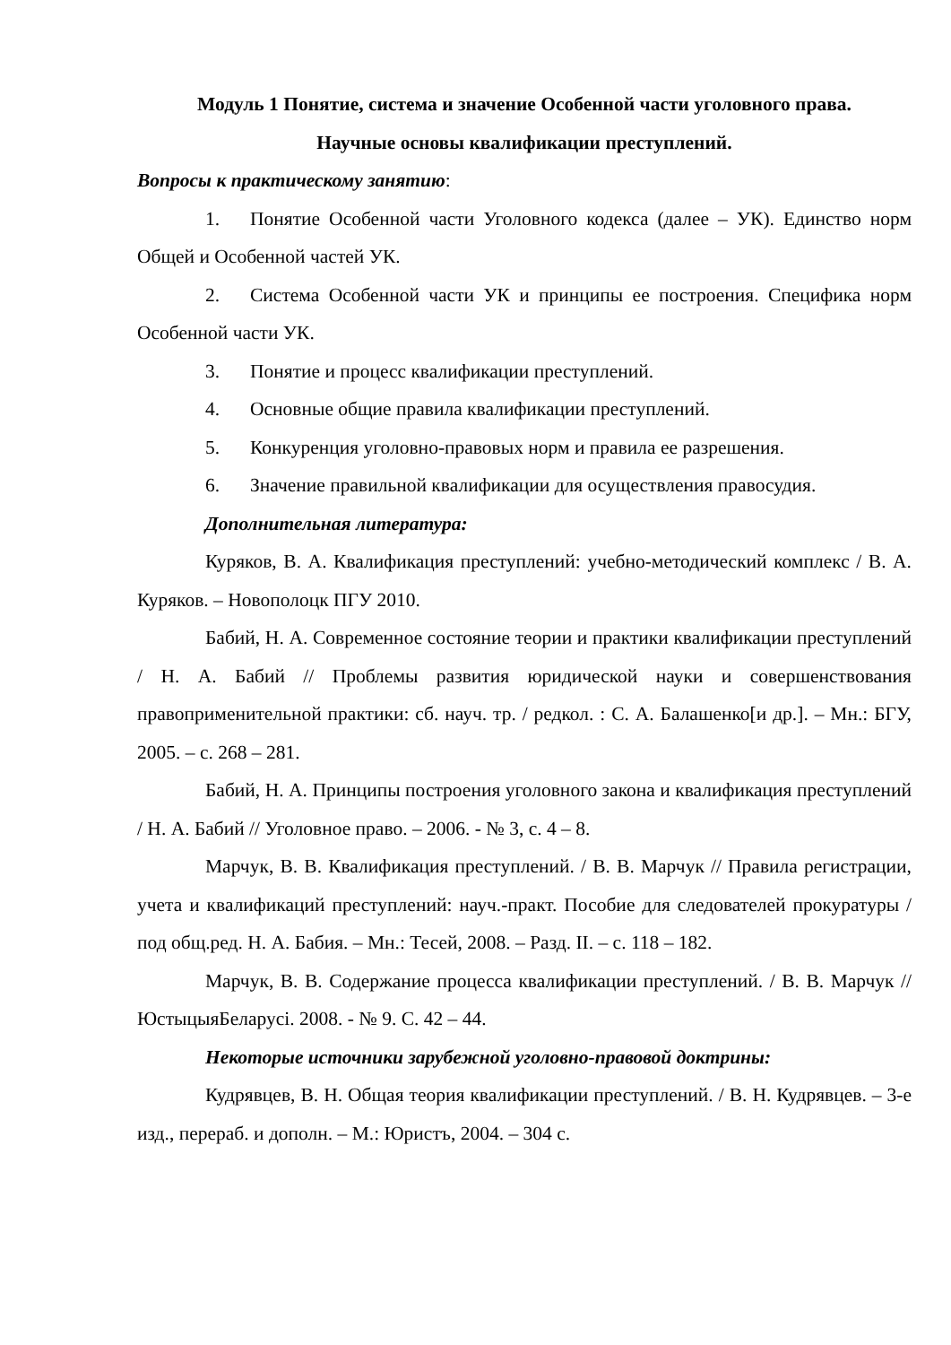Модуль 1 Понятие, система и значение Особенной части уголовного права.
Научные основы квалификации преступлений.
Вопросы к практическому занятию:
1. Понятие Особенной части Уголовного кодекса (далее – УК). Единство норм Общей и Особенной частей УК.
2. Система Особенной части УК и принципы ее построения. Специфика норм Особенной части УК.
3. Понятие и процесс квалификации преступлений.
4. Основные общие правила квалификации преступлений.
5. Конкуренция уголовно-правовых норм и правила ее разрешения.
6. Значение правильной квалификации для осуществления правосудия.
Дополнительная литература:
Куряков, В. А. Квалификация преступлений: учебно-методический комплекс / В. А. Куряков. – Новополоцк ПГУ 2010.
Бабий, Н. А. Современное состояние теории и практики квалификации преступлений / Н. А. Бабий // Проблемы развития юридической науки и совершенствования правоприменительной практики: сб. науч. тр. / редкол. : С. А. Балашенко[и др.]. – Мн.: БГУ, 2005. – с. 268 – 281.
Бабий, Н. А. Принципы построения уголовного закона и квалификация преступлений / Н. А. Бабий // Уголовное право. – 2006. - № 3, с. 4 – 8.
Марчук, В. В. Квалификация преступлений. / В. В. Марчук // Правила регистрации, учета и квалификаций преступлений: науч.-практ. Пособие для следователей прокуратуры / под общ.ред. Н. А. Бабия. – Мн.: Тесей, 2008. – Разд. II. – с. 118 – 182.
Марчук, В. В. Содержание процесса квалификации преступлений. / В. В. Марчук // ЮстыцыяБеларусі. 2008. - № 9. С. 42 – 44.
Некоторые источники зарубежной уголовно-правовой доктрины:
Кудрявцев, В. Н. Общая теория квалификации преступлений. / В. Н. Кудрявцев. – 3-е изд., перераб. и дополн. – М.: Юристъ, 2004. – 304 с.